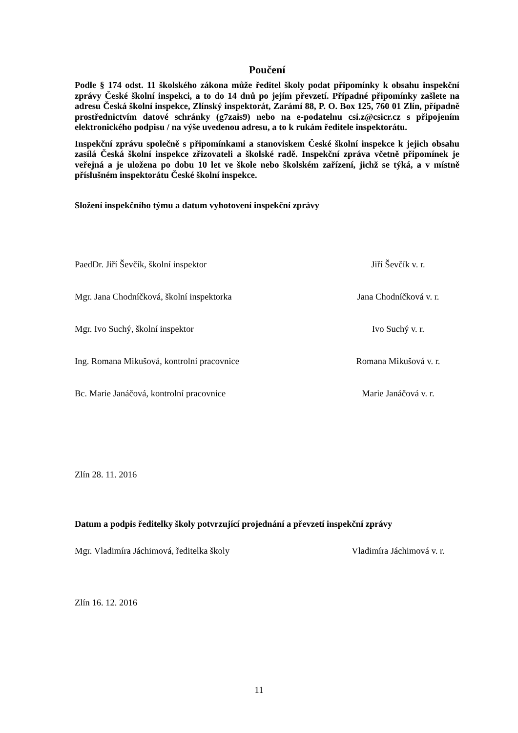Poučení
Podle § 174 odst. 11 školského zákona může ředitel školy podat připomínky k obsahu inspekční zprávy České školní inspekci, a to do 14 dnů po jejím převzetí. Případné připomínky zašlete na adresu Česká školní inspekce, Zlínský inspektorát, Zarámí 88, P. O. Box 125, 760 01 Zlín, případně prostřednictvím datové schránky (g7zais9) nebo na e-podatelnu csi.z@csicr.cz s připojením elektronického podpisu / na výše uvedenou adresu, a to k rukám ředitele inspektorátu.
Inspekční zprávu společně s připomínkami a stanoviskem České školní inspekce k jejich obsahu zasílá Česká školní inspekce zřizovateli a školské radě. Inspekční zpráva včetně připomínek je veřejná a je uložena po dobu 10 let ve škole nebo školském zařízení, jichž se týká, a v místně příslušném inspektorátu České školní inspekce.
Složení inspekčního týmu a datum vyhotovení inspekční zprávy
PaedDr. Jiří Ševčík, školní inspektor Jiří Ševčík v. r.
Mgr. Jana Chodníčková, školní inspektorka Jana Chodníčková v. r.
Mgr. Ivo Suchý, školní inspektor Ivo Suchý v. r.
Ing. Romana Mikušová, kontrolní pracovnice Romana Mikušová v. r.
Bc. Marie Janáčová, kontrolní pracovnice Marie Janáčová v. r.
Zlín 28. 11. 2016
Datum a podpis ředitelky školy potvrzující projednání a převzetí inspekční zprávy
Mgr. Vladimíra Jáchimová, ředitelka školy Vladimíra Jáchimová v. r.
Zlín 16. 12. 2016
11